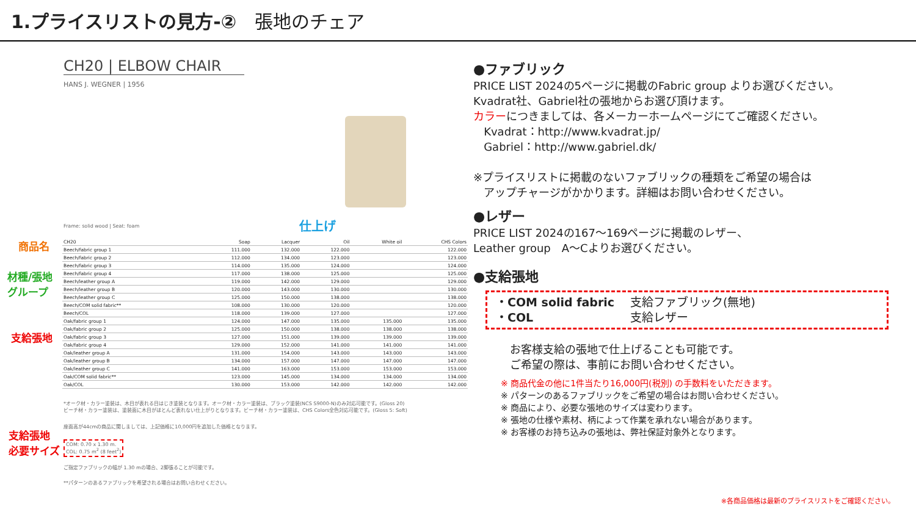1.プライスリストの見方-② 張地のチェア
CH20 | ELBOW CHAIR
HANS J. WEGNER | 1956
Frame: solid wood | Seat: foam 仕上げ
商品名
材種/張地
グループ
支給張地
支給張地
必要サイズ
| CH20 | Soap | Lacquer | Oil | White oil | CHS Colors |
| --- | --- | --- | --- | --- | --- |
| Beech/fabric group 1 | 111.000 | 132.000 | 122.000 | | 122.000 |
| Beech/fabric group 2 | 112.000 | 134.000 | 123.000 | | 123.000 |
| Beech/fabric group 3 | 114.000 | 135.000 | 124.000 | | 124.000 |
| Beech/fabric group 4 | 117.000 | 138.000 | 125.000 | | 125.000 |
| Beech/leather group A | 119.000 | 142.000 | 129.000 | | 129.000 |
| Beech/leather group B | 120.000 | 143.000 | 130.000 | | 130.000 |
| Beech/leather group C | 125.000 | 150.000 | 138.000 | | 138.000 |
| Beech/COM solid fabric** | 108.000 | 130.000 | 120.000 | | 120.000 |
| Beech/COL | 118.000 | 139.000 | 127.000 | | 127.000 |
| Oak/fabric group 1 | 124.000 | 147.000 | 135.000 | 135.000 | 135.000 |
| Oak/fabric group 2 | 125.000 | 150.000 | 138.000 | 138.000 | 138.000 |
| Oak/fabric group 3 | 127.000 | 151.000 | 139.000 | 139.000 | 139.000 |
| Oak/fabric group 4 | 129.000 | 152.000 | 141.000 | 141.000 | 141.000 |
| Oak/leather group A | 131.000 | 154.000 | 143.000 | 143.000 | 143.000 |
| Oak/leather group B | 134.000 | 157.000 | 147.000 | 147.000 | 147.000 |
| Oak/leather group C | 141.000 | 163.000 | 153.000 | 153.000 | 153.000 |
| Oak/COM solid fabric** | 123.000 | 145.000 | 134.000 | 134.000 | 134.000 |
| Oak/COL | 130.000 | 153.000 | 142.000 | 142.000 | 142.000 |
*オーク材・カラー塗装は、木目が表れる目はじき塗装となります。オーク材・カラー塗装は、ブラック塗装(NCS S9000-N)のみ対応可能です。(Gloss 20)
ビーチ材・カラー塗装は、塗装面に木目がほとんど表れない仕上がりとなります。ビーチ材・カラー塗装は、CHS Colors全色対応可能です。(Gloss 5: Soft)
座面高が44cmの商品に関しましては、上記価格に10,000円を追加した価格となります。
COM: 0.70 x 1.30 m.
COL: 0.75 m<sup>2</sup> (8 feet<sup>2</sup>)
ご指定ファブリックの幅が 1.30 mの場合、2脚張ることが可能です。
**パターンのあるファブリックを希望される場合はお問い合わせください。
●ファブリック
PRICE LIST 2024の5ページに掲載のFabric group よりお選びください。
Kvadrat社、Gabriel社の張地からお選び頂けます。
カラーにつきましては、各メーカーホームページにてご確認ください。
Kvadrat：http://www.kvadrat.jp/
Gabriel：http://www.gabriel.dk/
※プライスリストに掲載のないファブリックの種類をご希望の場合は
アップチャージがかかります。詳細はお問い合わせください。
●レザー
PRICE LIST 2024の167～169ページに掲載のレザー、
Leather group　A～Cよりお選びください。
●支給張地
・COM solid fabric 支給ファブリック(無地) ・COL 支給レザー
お客様支給の張地で仕上げることも可能です。
ご希望の際は、事前にお問い合わせください。
※ 商品代金の他に1件当たり16,000円(税別) の手数料をいただきます。
※ パターンのあるファブリックをご希望の場合はお問い合わせください。
※ 商品により、必要な張地のサイズは変わります。
※ 張地の仕様や素材、柄によって作業を承れない場合があります。
※ お客様のお持ち込みの張地は、弊社保証対象外となります。
※各商品価格は最新のプライスリストをご確認ください。